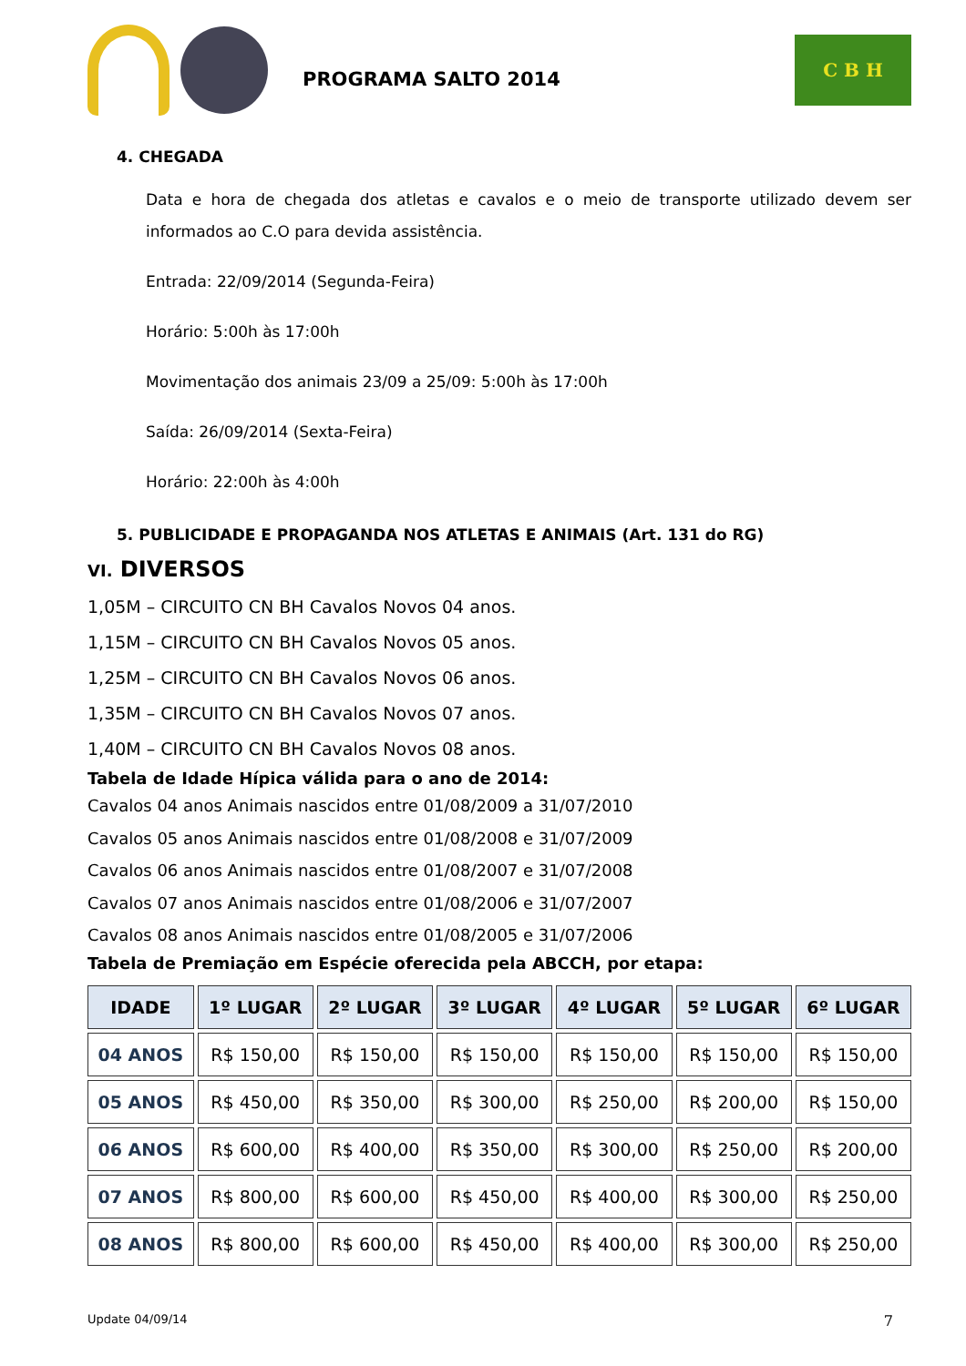PROGRAMA SALTO 2014
C B H
4. CHEGADA
Data e hora de chegada dos atletas e cavalos e o meio de transporte utilizado devem ser informados ao C.O para devida assistência.
Entrada: 22/09/2014 (Segunda-Feira)
Horário: 5:00h às 17:00h
Movimentação dos animais 23/09 a 25/09: 5:00h às 17:00h
Saída: 26/09/2014 (Sexta-Feira)
Horário: 22:00h às 4:00h
5. PUBLICIDADE E PROPAGANDA NOS ATLETAS E ANIMAIS (Art. 131 do RG)
VI. DIVERSOS
1,05M – CIRCUITO CN BH Cavalos Novos 04 anos.
1,15M – CIRCUITO CN BH Cavalos Novos 05 anos.
1,25M – CIRCUITO CN BH Cavalos Novos 06 anos.
1,35M – CIRCUITO CN BH Cavalos Novos 07 anos.
1,40M – CIRCUITO CN BH Cavalos Novos 08 anos.
Tabela de Idade Hípica válida para o ano de 2014:
Cavalos 04 anos Animais nascidos entre 01/08/2009 a 31/07/2010
Cavalos 05 anos Animais nascidos entre 01/08/2008 e 31/07/2009
Cavalos 06 anos Animais nascidos entre 01/08/2007 e 31/07/2008
Cavalos 07 anos Animais nascidos entre 01/08/2006 e 31/07/2007
Cavalos 08 anos Animais nascidos entre 01/08/2005 e 31/07/2006
Tabela de Premiação em Espécie oferecida pela ABCCH, por etapa:
| IDADE | 1º LUGAR | 2º LUGAR | 3º LUGAR | 4º LUGAR | 5º LUGAR | 6º LUGAR |
| --- | --- | --- | --- | --- | --- | --- |
| 04 ANOS | R$ 150,00 | R$ 150,00 | R$ 150,00 | R$ 150,00 | R$ 150,00 | R$ 150,00 |
| 05 ANOS | R$ 450,00 | R$ 350,00 | R$ 300,00 | R$ 250,00 | R$ 200,00 | R$ 150,00 |
| 06 ANOS | R$ 600,00 | R$ 400,00 | R$ 350,00 | R$ 300,00 | R$ 250,00 | R$ 200,00 |
| 07 ANOS | R$ 800,00 | R$ 600,00 | R$ 450,00 | R$ 400,00 | R$ 300,00 | R$ 250,00 |
| 08 ANOS | R$ 800,00 | R$ 600,00 | R$ 450,00 | R$ 400,00 | R$ 300,00 | R$ 250,00 |
Update 04/09/14 7